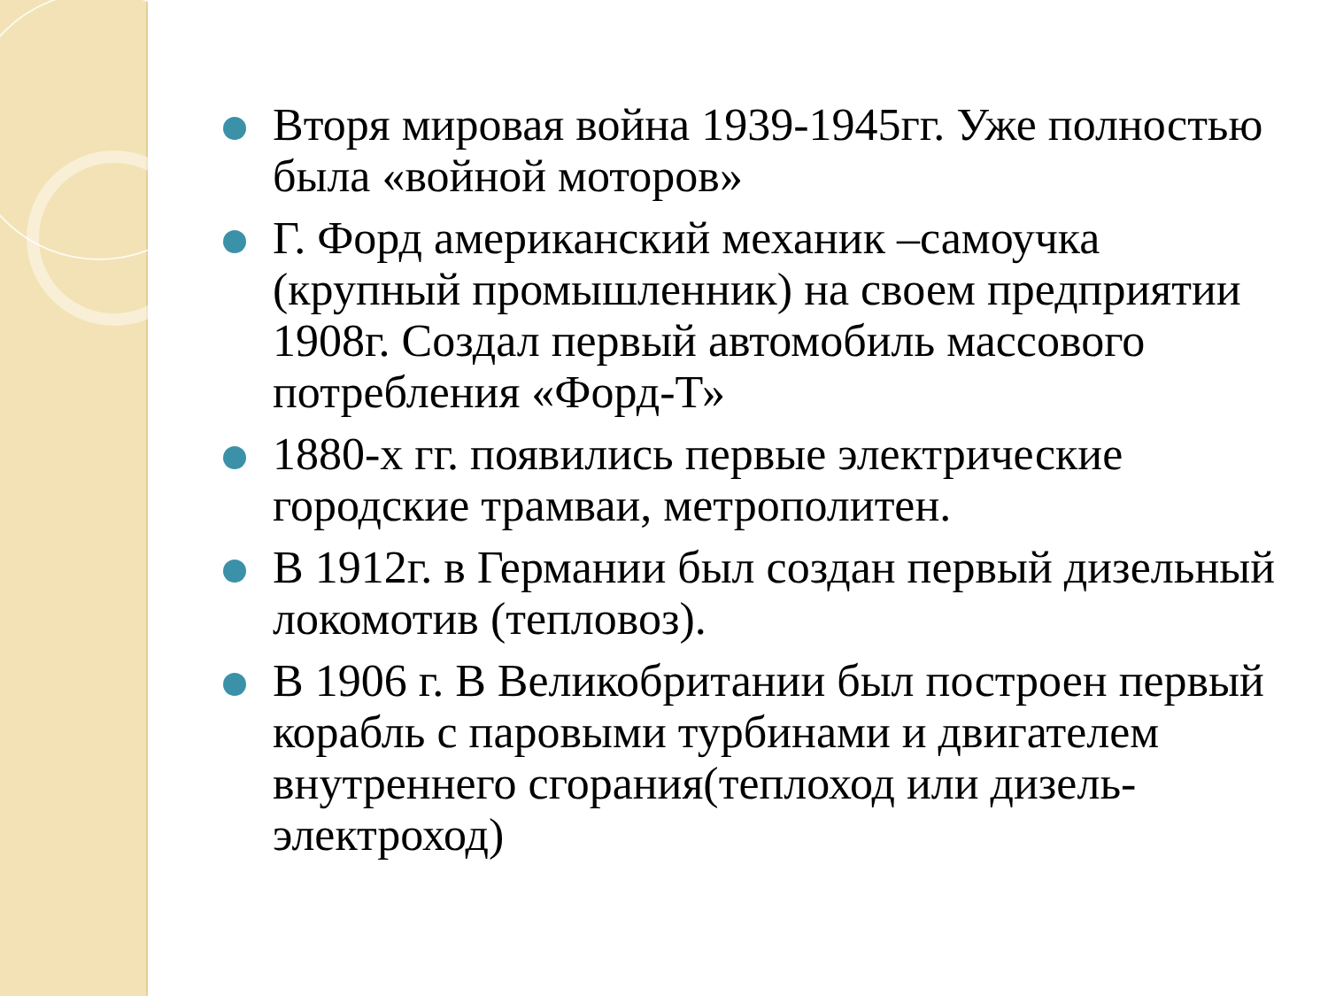Вторя мировая война 1939-1945гг. Уже полностью была «войной моторов»
Г. Форд американский механик –самоучка (крупный промышленник) на своем предприятии 1908г. Создал первый автомобиль массового потребления «Форд-Т»
1880-х гг. появились первые электрические городские трамваи, метрополитен.
В 1912г. в Германии был создан первый дизельный локомотив (тепловоз).
В 1906 г. В Великобритании был построен первый корабль с паровыми турбинами и двигателем внутреннего сгорания(теплоход или дизель- электроход)